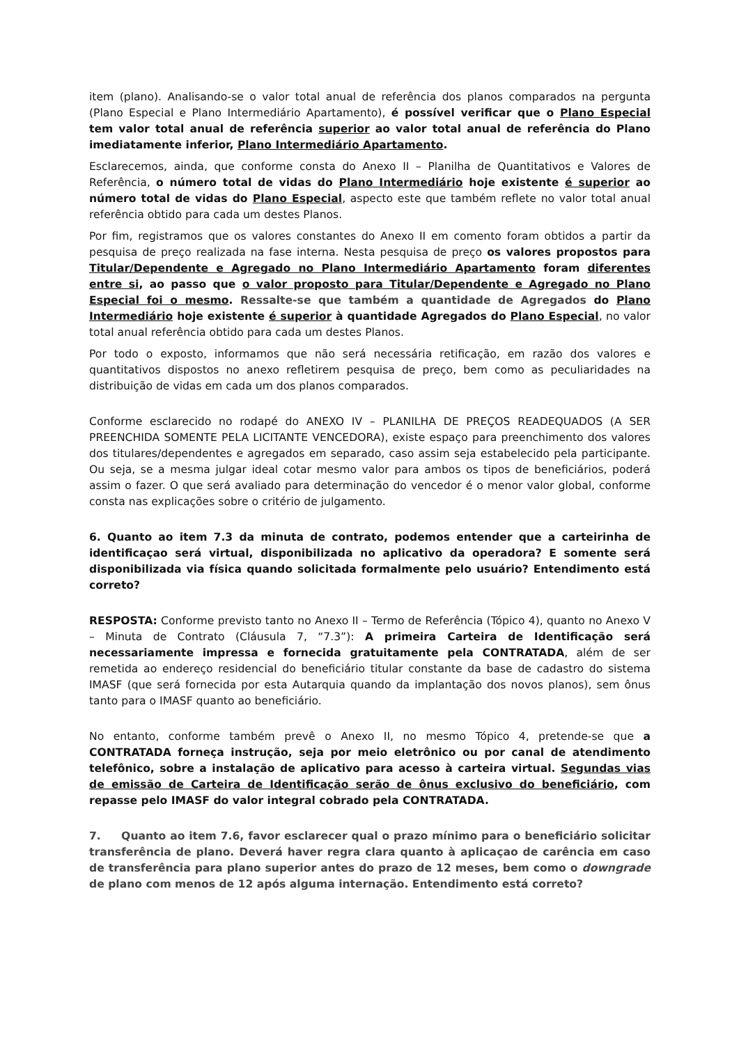item (plano). Analisando-se o valor total anual de referência dos planos comparados na pergunta (Plano Especial e Plano Intermediário Apartamento), é possível verificar que o Plano Especial tem valor total anual de referência superior ao valor total anual de referência do Plano imediatamente inferior, Plano Intermediário Apartamento.
Esclarecemos, ainda, que conforme consta do Anexo II – Planilha de Quantitativos e Valores de Referência, o número total de vidas do Plano Intermediário hoje existente é superior ao número total de vidas do Plano Especial, aspecto este que também reflete no valor total anual referência obtido para cada um destes Planos.
Por fim, registramos que os valores constantes do Anexo II em comento foram obtidos a partir da pesquisa de preço realizada na fase interna. Nesta pesquisa de preço os valores propostos para Titular/Dependente e Agregado no Plano Intermediário Apartamento foram diferentes entre si, ao passo que o valor proposto para Titular/Dependente e Agregado no Plano Especial foi o mesmo. Ressalte-se que também a quantidade de Agregados do Plano Intermediário hoje existente é superior à quantidade Agregados do Plano Especial, no valor total anual referência obtido para cada um destes Planos.
Por todo o exposto, informamos que não será necessária retificação, em razão dos valores e quantitativos dispostos no anexo refletirem pesquisa de preço, bem como as peculiaridades na distribuição de vidas em cada um dos planos comparados.
Conforme esclarecido no rodapé do ANEXO IV – PLANILHA DE PREÇOS READEQUADOS (A SER PREENCHIDA SOMENTE PELA LICITANTE VENCEDORA), existe espaço para preenchimento dos valores dos titulares/dependentes e agregados em separado, caso assim seja estabelecido pela participante. Ou seja, se a mesma julgar ideal cotar mesmo valor para ambos os tipos de beneficiários, poderá assim o fazer. O que será avaliado para determinação do vencedor é o menor valor global, conforme consta nas explicações sobre o critério de julgamento.
6. Quanto ao item 7.3 da minuta de contrato, podemos entender que a carteirinha de identificaçao será virtual, disponibilizada no aplicativo da operadora? E somente será disponibilizada via física quando solicitada formalmente pelo usuário? Entendimento está correto?
RESPOSTA: Conforme previsto tanto no Anexo II – Termo de Referência (Tópico 4), quanto no Anexo V – Minuta de Contrato (Cláusula 7, “7.3”): A primeira Carteira de Identificação será necessariamente impressa e fornecida gratuitamente pela CONTRATADA, além de ser remetida ao endereço residencial do beneficiário titular constante da base de cadastro do sistema IMASF (que será fornecida por esta Autarquia quando da implantação dos novos planos), sem ônus tanto para o IMASF quanto ao beneficiário.
No entanto, conforme também prevê o Anexo II, no mesmo Tópico 4, pretende-se que a CONTRATADA forneça instrução, seja por meio eletrônico ou por canal de atendimento telefônico, sobre a instalação de aplicativo para acesso à carteira virtual. Segundas vias de emissão de Carteira de Identificação serão de ônus exclusivo do beneficiário, com repasse pelo IMASF do valor integral cobrado pela CONTRATADA.
7. Quanto ao item 7.6, favor esclarecer qual o prazo mínimo para o beneficiário solicitar transferência de plano. Deverá haver regra clara quanto à aplicaçao de carência em caso de transferência para plano superior antes do prazo de 12 meses, bem como o downgrade de plano com menos de 12 após alguma internação. Entendimento está correto?